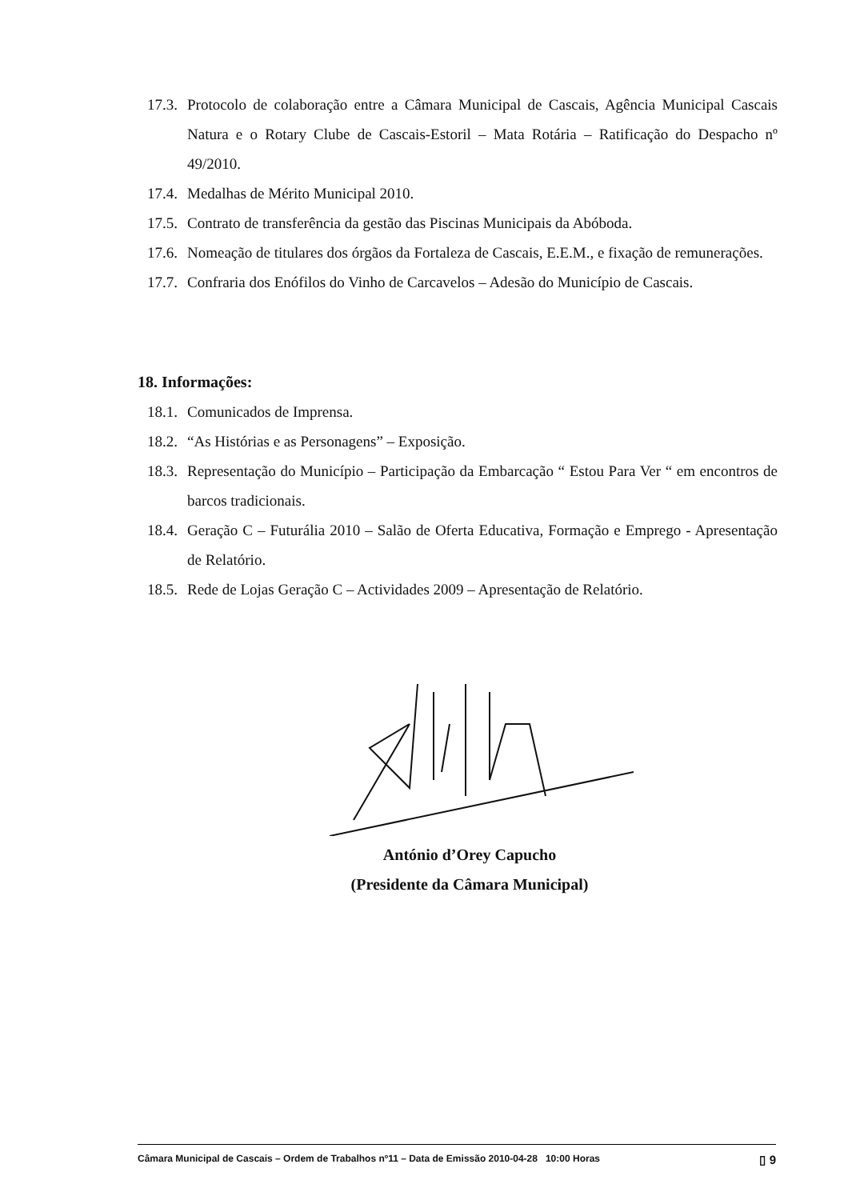17.3. Protocolo de colaboração entre a Câmara Municipal de Cascais, Agência Municipal Cascais Natura e o Rotary Clube de Cascais-Estoril – Mata Rotária – Ratificação do Despacho nº 49/2010.
17.4. Medalhas de Mérito Municipal 2010.
17.5. Contrato de transferência da gestão das Piscinas Municipais da Abóboda.
17.6. Nomeação de titulares dos órgãos da Fortaleza de Cascais, E.E.M., e fixação de remunerações.
17.7. Confraria dos Enófilos do Vinho de Carcavelos – Adesão do Município de Cascais.
18. Informações:
18.1. Comunicados de Imprensa.
18.2. “As Histórias e as Personagens” – Exposição.
18.3. Representação do Município – Participação da Embarcação “ Estou Para Ver “ em encontros de barcos tradicionais.
18.4. Geração C – Futurália 2010 – Salão de Oferta Educativa, Formação e Emprego - Apresentação de Relatório.
18.5. Rede de Lojas Geração C – Actividades 2009 – Apresentação de Relatório.
António d’Orey Capucho
(Presidente da Câmara Municipal)
Câmara Municipal de Cascais – Ordem de Trabalhos nº11 – Data de Emissão 2010-04-28 10:00 Horas ▯ 9